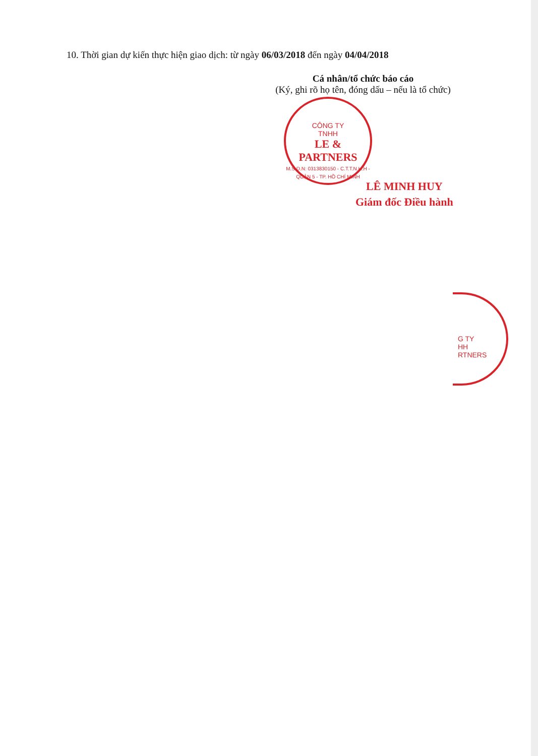10. Thời gian dự kiến thực hiện giao dịch: từ ngày 06/03/2018 đến ngày 04/04/2018
Cá nhân/tổ chức báo cáo
(Ký, ghi rõ họ tên, đóng dấu – nếu là tổ chức)
CÔNG TY
TNHH
LE & PARTNERS
M.S.D.N: 0313830150 - C.T.T.N.H.H - QUẬN 5 - TP. HỒ CHÍ MINH
LÊ MINH HUY
Giám đốc Điều hành
G TY
HH
RTNERS